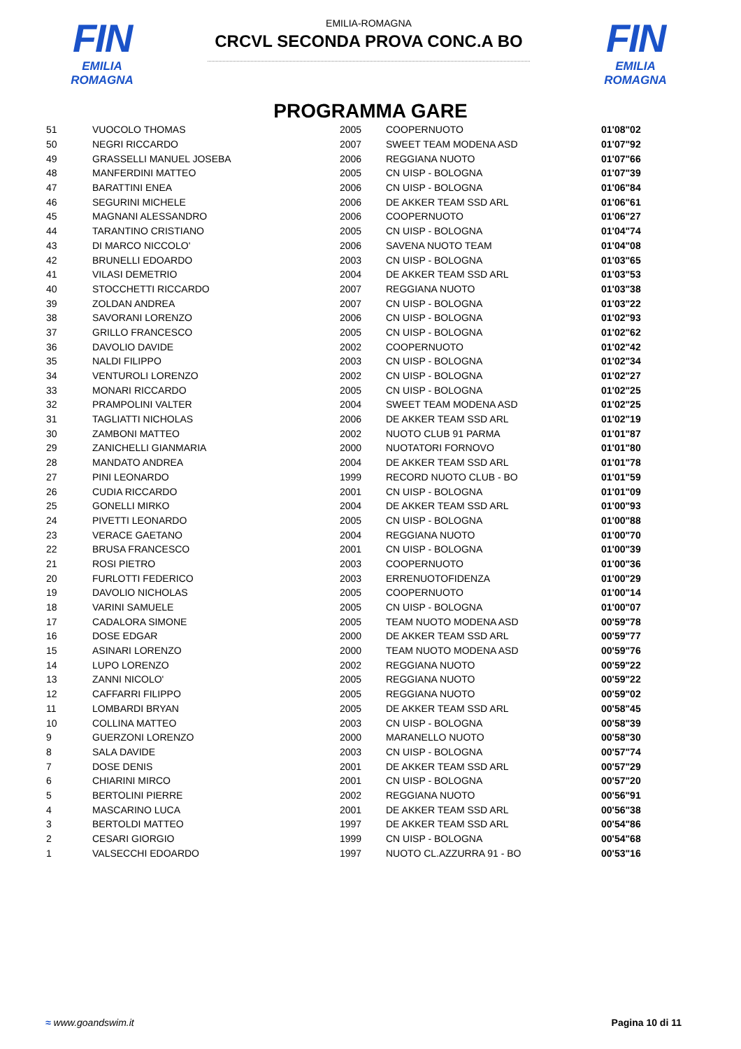FIN
EMILIA ROMAGNA
EMILIA-ROMAGNA
CRCVL SECONDA PROVA CONC.A BO
FIN
EMILIA ROMAGNA
PROGRAMMA GARE
| 51 | VUOCOLO THOMAS | 2005 | COOPERNUOTO | 01'08"02 |
| 50 | NEGRI RICCARDO | 2007 | SWEET TEAM MODENA ASD | 01'07"92 |
| 49 | GRASSELLI MANUEL JOSEBA | 2006 | REGGIANA NUOTO | 01'07"66 |
| 48 | MANFERDINI MATTEO | 2005 | CN UISP - BOLOGNA | 01'07"39 |
| 47 | BARATTINI ENEA | 2006 | CN UISP - BOLOGNA | 01'06"84 |
| 46 | SEGURINI MICHELE | 2006 | DE AKKER TEAM SSD ARL | 01'06"61 |
| 45 | MAGNANI ALESSANDRO | 2006 | COOPERNUOTO | 01'06"27 |
| 44 | TARANTINO CRISTIANO | 2005 | CN UISP - BOLOGNA | 01'04"74 |
| 43 | DI MARCO NICCOLO' | 2006 | SAVENA NUOTO TEAM | 01'04"08 |
| 42 | BRUNELLI EDOARDO | 2003 | CN UISP - BOLOGNA | 01'03"65 |
| 41 | VILASI DEMETRIO | 2004 | DE AKKER TEAM SSD ARL | 01'03"53 |
| 40 | STOCCHETTI RICCARDO | 2007 | REGGIANA NUOTO | 01'03"38 |
| 39 | ZOLDAN ANDREA | 2007 | CN UISP - BOLOGNA | 01'03"22 |
| 38 | SAVORANI LORENZO | 2006 | CN UISP - BOLOGNA | 01'02"93 |
| 37 | GRILLO FRANCESCO | 2005 | CN UISP - BOLOGNA | 01'02"62 |
| 36 | DAVOLIO DAVIDE | 2002 | COOPERNUOTO | 01'02"42 |
| 35 | NALDI FILIPPO | 2003 | CN UISP - BOLOGNA | 01'02"34 |
| 34 | VENTUROLI LORENZO | 2002 | CN UISP - BOLOGNA | 01'02"27 |
| 33 | MONARI RICCARDO | 2005 | CN UISP - BOLOGNA | 01'02"25 |
| 32 | PRAMPOLINI VALTER | 2004 | SWEET TEAM MODENA ASD | 01'02"25 |
| 31 | TAGLIATTI NICHOLAS | 2006 | DE AKKER TEAM SSD ARL | 01'02"19 |
| 30 | ZAMBONI MATTEO | 2002 | NUOTO CLUB 91 PARMA | 01'01"87 |
| 29 | ZANICHELLI GIANMARIA | 2000 | NUOTATORI FORNOVO | 01'01"80 |
| 28 | MANDATO ANDREA | 2004 | DE AKKER TEAM SSD ARL | 01'01"78 |
| 27 | PINI LEONARDO | 1999 | RECORD NUOTO CLUB - BO | 01'01"59 |
| 26 | CUDIA RICCARDO | 2001 | CN UISP - BOLOGNA | 01'01"09 |
| 25 | GONELLI MIRKO | 2004 | DE AKKER TEAM SSD ARL | 01'00"93 |
| 24 | PIVETTI LEONARDO | 2005 | CN UISP - BOLOGNA | 01'00"88 |
| 23 | VERACE GAETANO | 2004 | REGGIANA NUOTO | 01'00"70 |
| 22 | BRUSA FRANCESCO | 2001 | CN UISP - BOLOGNA | 01'00"39 |
| 21 | ROSI PIETRO | 2003 | COOPERNUOTO | 01'00"36 |
| 20 | FURLOTTI FEDERICO | 2003 | ERRENUOTOFIDENZA | 01'00"29 |
| 19 | DAVOLIO NICHOLAS | 2005 | COOPERNUOTO | 01'00"14 |
| 18 | VARINI SAMUELE | 2005 | CN UISP - BOLOGNA | 01'00"07 |
| 17 | CADALORA SIMONE | 2005 | TEAM NUOTO MODENA ASD | 00'59"78 |
| 16 | DOSE EDGAR | 2000 | DE AKKER TEAM SSD ARL | 00'59"77 |
| 15 | ASINARI LORENZO | 2000 | TEAM NUOTO MODENA ASD | 00'59"76 |
| 14 | LUPO LORENZO | 2002 | REGGIANA NUOTO | 00'59"22 |
| 13 | ZANNI NICOLO' | 2005 | REGGIANA NUOTO | 00'59"22 |
| 12 | CAFFARRI FILIPPO | 2005 | REGGIANA NUOTO | 00'59"02 |
| 11 | LOMBARDI BRYAN | 2005 | DE AKKER TEAM SSD ARL | 00'58"45 |
| 10 | COLLINA MATTEO | 2003 | CN UISP - BOLOGNA | 00'58"39 |
| 9 | GUERZONI LORENZO | 2000 | MARANELLO NUOTO | 00'58"30 |
| 8 | SALA DAVIDE | 2003 | CN UISP - BOLOGNA | 00'57"74 |
| 7 | DOSE DENIS | 2001 | DE AKKER TEAM SSD ARL | 00'57"29 |
| 6 | CHIARINI MIRCO | 2001 | CN UISP - BOLOGNA | 00'57"20 |
| 5 | BERTOLINI PIERRE | 2002 | REGGIANA NUOTO | 00'56"91 |
| 4 | MASCARINO LUCA | 2001 | DE AKKER TEAM SSD ARL | 00'56"38 |
| 3 | BERTOLDI MATTEO | 1997 | DE AKKER TEAM SSD ARL | 00'54"86 |
| 2 | CESARI GIORGIO | 1999 | CN UISP - BOLOGNA | 00'54"68 |
| 1 | VALSECCHI EDOARDO | 1997 | NUOTO CL.AZZURRA 91 - BO | 00'53"16 |
≈ www.goandswim.it Pagina 10 di 11